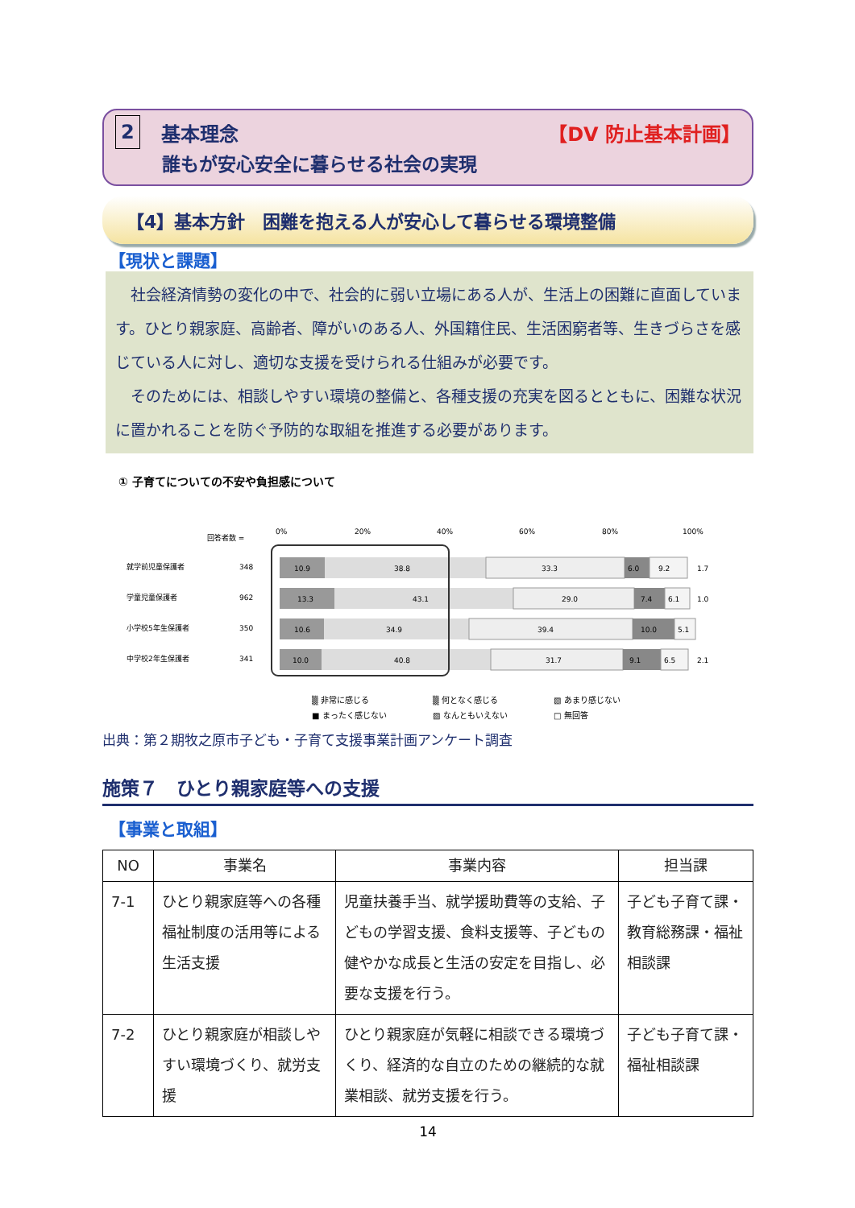2 基本理念 【DV 防止基本計画】
誰もが安心安全に暮らせる社会の実現
【4】基本方針　困難を抱える人が安心して暮らせる環境整備
【現状と課題】
　社会経済情勢の変化の中で、社会的に弱い立場にある人が、生活上の困難に直面しています。ひとり親家庭、高齢者、障がいのある人、外国籍住民、生活困窮者等、生きづらさを感じている人に対し、適切な支援を受けられる仕組みが必要です。
　そのためには、相談しやすい環境の整備と、各種支援の充実を図るとともに、困難な状況に置かれることを防ぐ予防的な取組を推進する必要があります。
① 子育てについての不安や負担感について
回答者数 =
0%
20%
40%
60%
80%
100%
就学前児童保護者
348
10.9
38.8
33.3
6.0
9.2
1.7
学童児童保護者
962
13.3
43.1
29.0
7.4
6.1
1.0
小学校5年生保護者
350
10.6
34.9
39.4
10.0
5.1
中学校2年生保護者
341
10.0
40.8
31.7
9.1
6.5
2.1
▒ 非常に感じる ▒ 何となく感じる ▧ あまり感じない ■ まったく感じない ▨ なんともいえない □ 無回答
出典：第２期牧之原市子ども・子育て支援事業計画アンケート調査
施策７　ひとり親家庭等への支援
【事業と取組】
| NO | 事業名 | 事業内容 | 担当課 |
| --- | --- | --- | --- |
| 7-1 | ひとり親家庭等への各種福祉制度の活用等による生活支援 | 児童扶養手当、就学援助費等の支給、子どもの学習支援、食料支援等、子どもの健やかな成長と生活の安定を目指し、必要な支援を行う。 | 子ども子育て課・教育総務課・福祉相談課 |
| 7-2 | ひとり親家庭が相談しやすい環境づくり、就労支援 | ひとり親家庭が気軽に相談できる環境づくり、経済的な自立のための継続的な就業相談、就労支援を行う。 | 子ども子育て課・福祉相談課 |
14